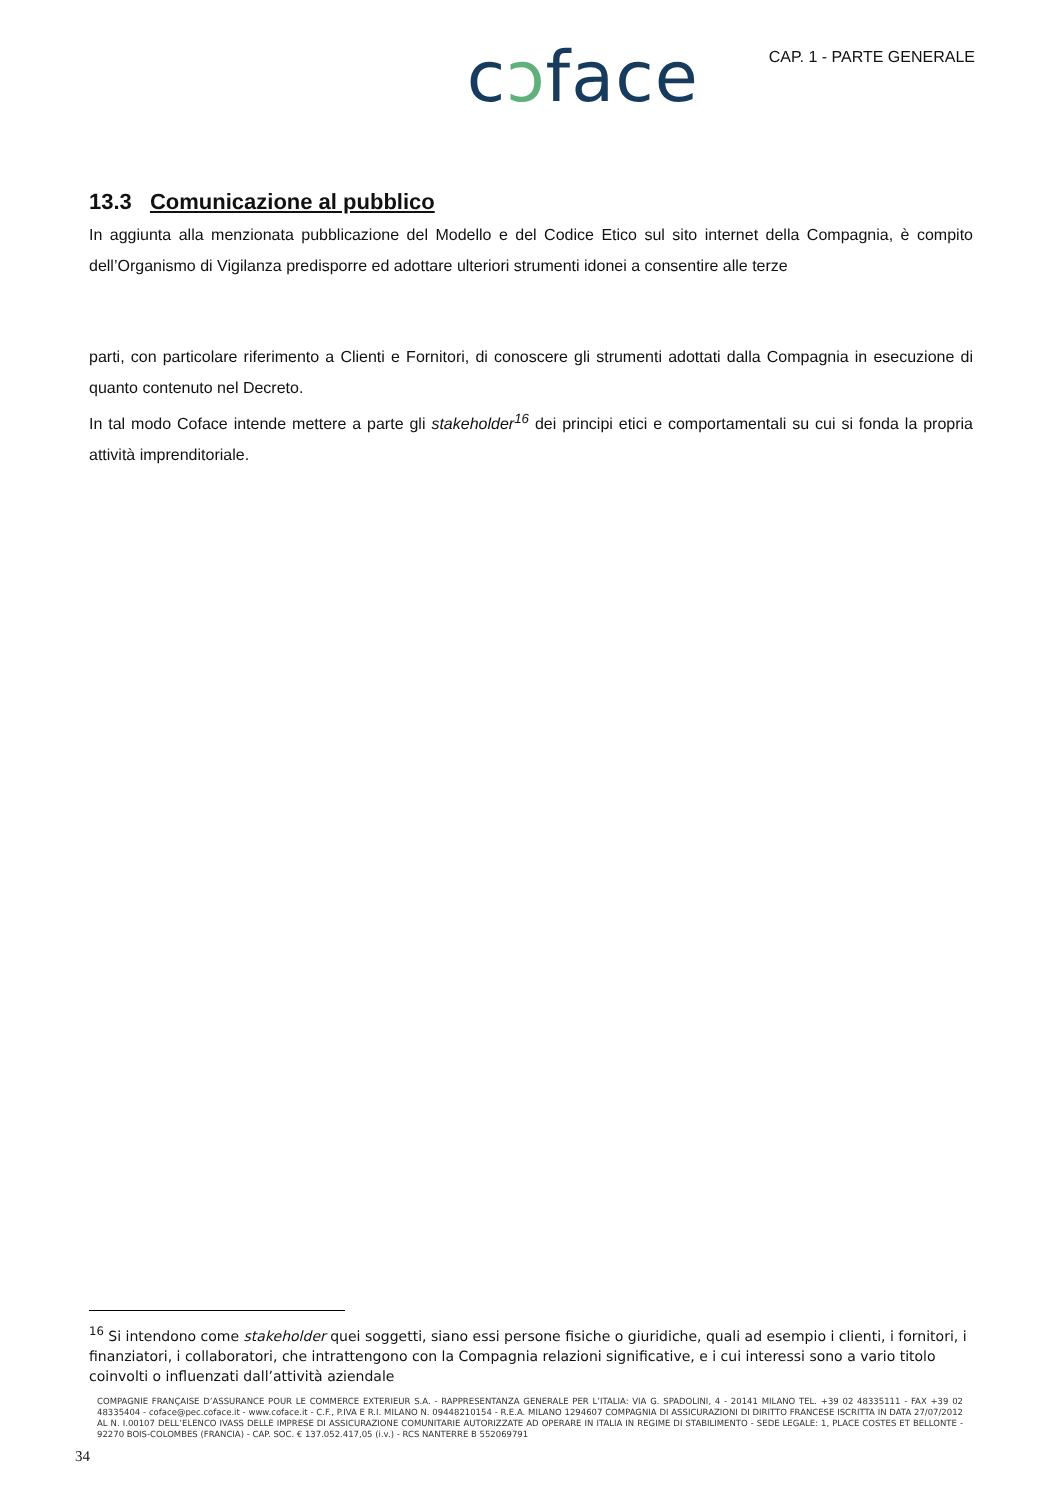cɔface
CAP. 1 - PARTE GENERALE
13.3 Comunicazione al pubblico
In aggiunta alla menzionata pubblicazione del Modello e del Codice Etico sul sito internet della Compagnia, è compito dell’Organismo di Vigilanza predisporre ed adottare ulteriori strumenti idonei a consentire alle terze
parti, con particolare riferimento a Clienti e Fornitori, di conoscere gli strumenti adottati dalla Compagnia in esecuzione di quanto contenuto nel Decreto.
In tal modo Coface intende mettere a parte gli stakeholder<sup>16</sup> dei principi etici e comportamentali su cui si fonda la propria attività imprenditoriale.
<sup>16</sup> Si intendono come stakeholder quei soggetti, siano essi persone fisiche o giuridiche, quali ad esempio i clienti, i fornitori, i finanziatori, i collaboratori, che intrattengono con la Compagnia relazioni significative, e i cui interessi sono a vario titolo coinvolti o influenzati dall’attività aziendale
COMPAGNIE FRANÇAISE D’ASSURANCE POUR LE COMMERCE EXTERIEUR S.A. - RAPPRESENTANZA GENERALE PER L’ITALIA: VIA G. SPADOLINI, 4 - 20141 MILANO TEL. +39 02 48335111 - FAX +39 02 48335404 - coface@pec.coface.it - www.coface.it - C.F., P.IVA E R.I. MILANO N. 09448210154 - R.E.A. MILANO 1294607 COMPAGNIA DI ASSICURAZIONI DI DIRITTO FRANCESE ISCRITTA IN DATA 27/07/2012 AL N. I.00107 DELL’ELENCO IVASS DELLE IMPRESE DI ASSICURAZIONE COMUNITARIE AUTORIZZATE AD OPERARE IN ITALIA IN REGIME DI STABILIMENTO - SEDE LEGALE: 1, PLACE COSTES ET BELLONTE - 92270 BOIS-COLOMBES (FRANCIA) - CAP. SOC. € 137.052.417,05 (i.v.) - RCS NANTERRE B 552069791
34